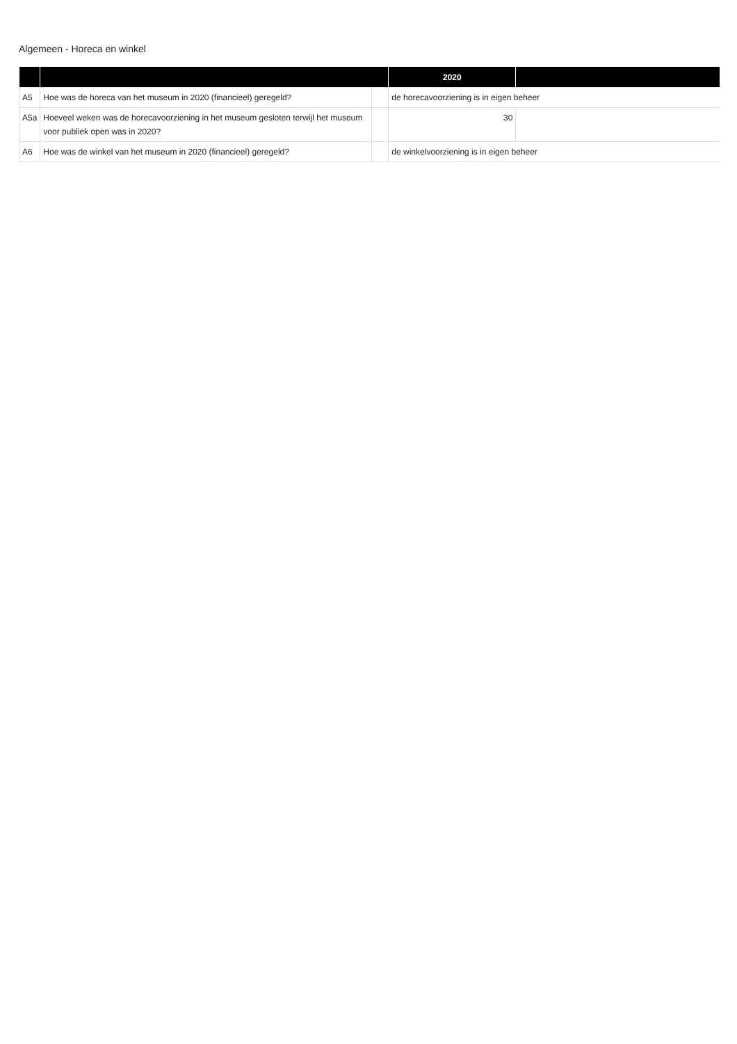Algemeen - Horeca en winkel
| | | | 2020 | |
| --- | --- | --- | --- | --- |
| A5 | Hoe was de horeca van het museum in 2020 (financieel) geregeld? | | de horecavoorziening is in eigen beheer | |
| A5a | Hoeveel weken was de horecavoorziening in het museum gesloten terwijl het museum voor publiek open was in 2020? | | 30 | |
| A6 | Hoe was de winkel van het museum in 2020 (financieel) geregeld? | | de winkelvoorziening is in eigen beheer | |